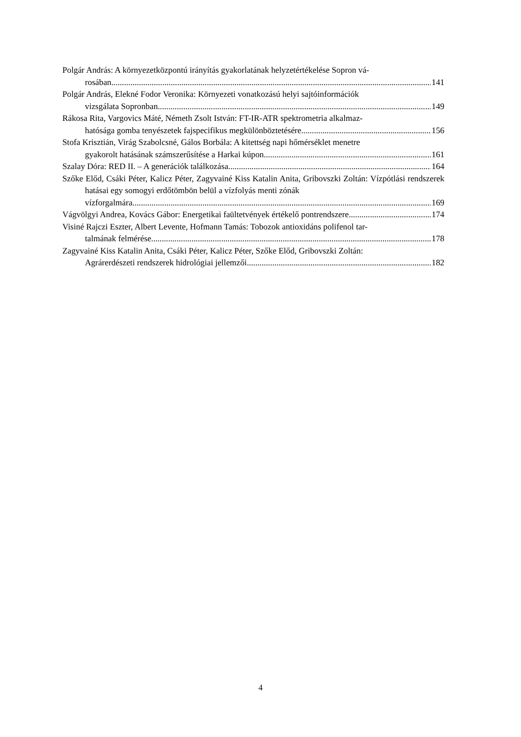Polgár András: A környezetközpontú irányítás gyakorlatának helyzetértékelése Sopron vá-
rosában 141
Polgár András, Elekné Fodor Veronika: Környezeti vonatkozású helyi sajtóinformációk
vizsgálata Sopronban 149
Rákosa Rita, Vargovics Máté, Németh Zsolt István: FT-IR-ATR spektrometria alkalmaz-
hatósága gomba tenyészetek fajspecifikus megkülönböztetésére 156
Stofa Krisztián, Virág Szabolcsné, Gálos Borbála: A kitettség napi hőmérséklet menetre
gyakorolt hatásának számszerűsítése a Harkai kúpon 161
Szalay Dóra: RED II. – A generációk találkozása 164
Szőke Előd, Csáki Péter, Kalicz Péter, Zagyvainé Kiss Katalin Anita, Gribovszki Zoltán: Vízpótlási rendszerek hatásai egy somogyi erdőtömbön belül a vízfolyás menti zónák
vízforgalmára 169
Vágvölgyi Andrea, Kovács Gábor: Energetikai faültetvények értékelő pontrendszere 174
Visiné Rajczi Eszter, Albert Levente, Hofmann Tamás: Tobozok antioxidáns polifenol tar-
talmának felmérése 178
Zagyvainé Kiss Katalin Anita, Csáki Péter, Kalicz Péter, Szőke Előd, Gribovszki Zoltán:
Agrárerdészeti rendszerek hidrológiai jellemzői 182
4